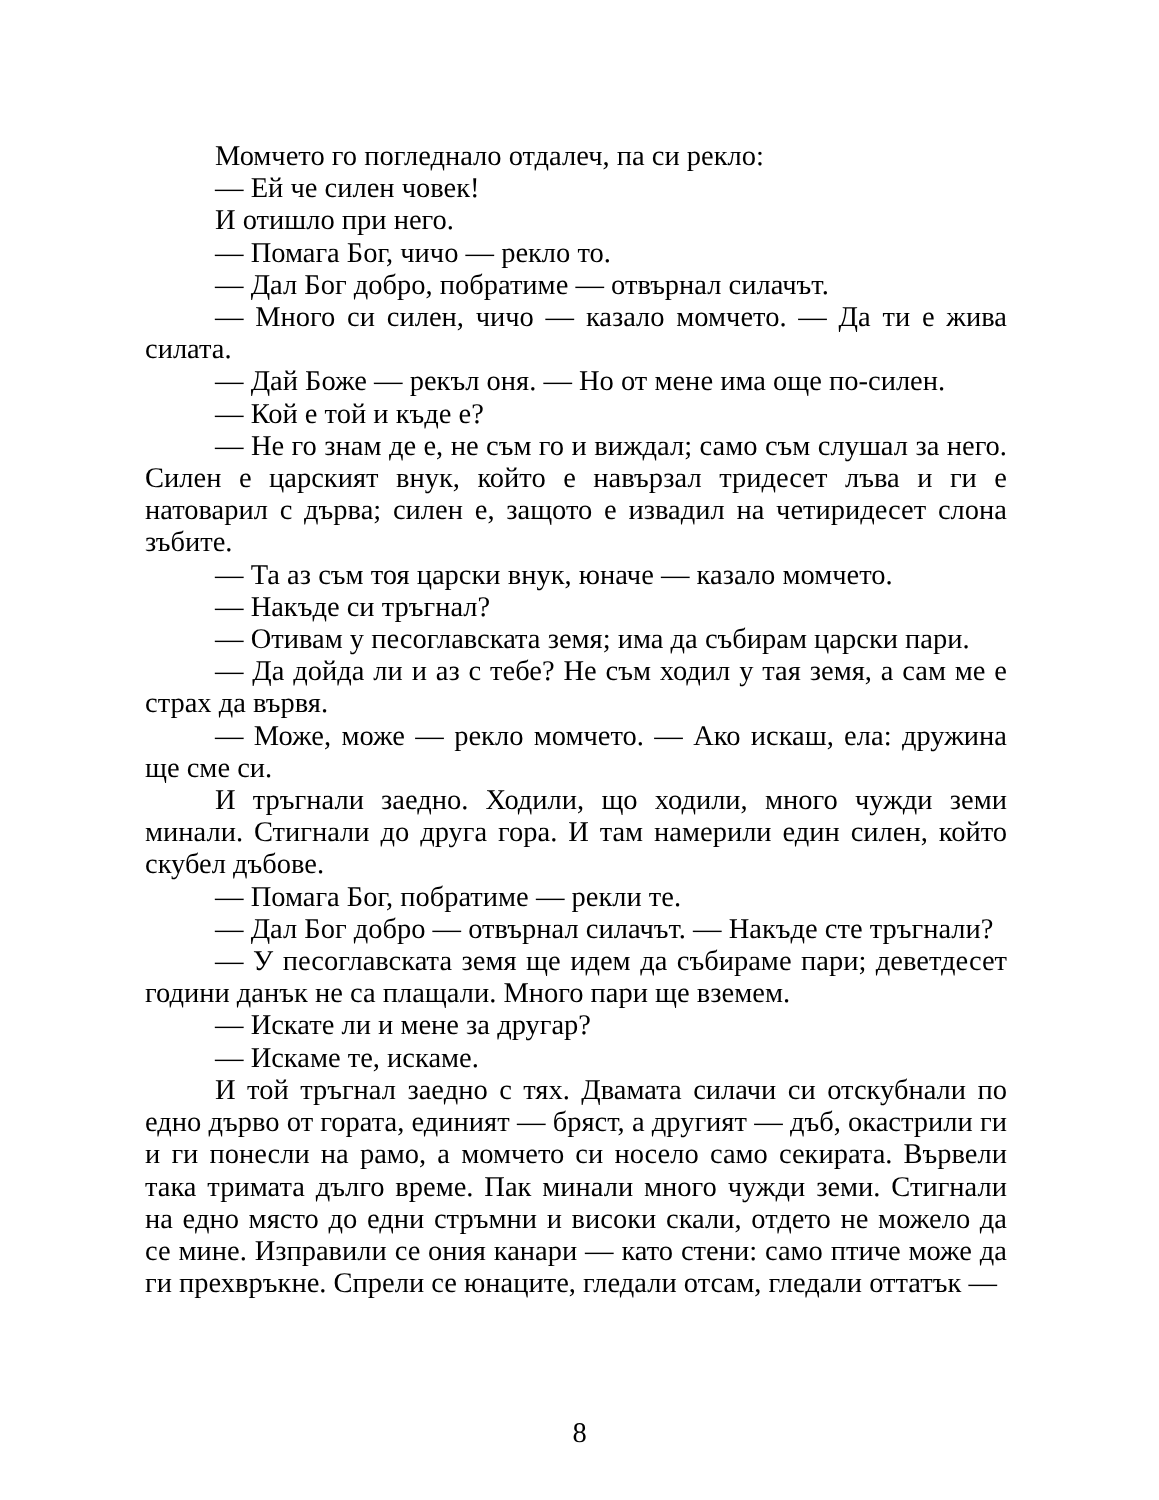Момчето го погледнало отдалеч, па си рекло:
— Ей че силен човек!
И отишло при него.
— Помага Бог, чичо — рекло то.
— Дал Бог добро, побратиме — отвърнал силачът.
— Много си силен, чичо — казало момчето. — Да ти е жива силата.
— Дай Боже — рекъл оня. — Но от мене има още по-силен.
— Кой е той и къде е?
— Не го знам де е, не съм го и виждал; само съм слушал за него. Силен е царският внук, който е навързал тридесет лъва и ги е натоварил с дърва; силен е, защото е извадил на четиридесет слона зъбите.
— Та аз съм тоя царски внук, юначе — казало момчето.
— Накъде си тръгнал?
— Отивам у песоглавската земя; има да събирам царски пари.
— Да дойда ли и аз с тебе? Не съм ходил у тая земя, а сам ме е страх да вървя.
— Може, може — рекло момчето. — Ако искаш, ела: дружина ще сме си.
И тръгнали заедно. Ходили, що ходили, много чужди земи минали. Стигнали до друга гора. И там намерили един силен, който скубел дъбове.
— Помага Бог, побратиме — рекли те.
— Дал Бог добро — отвърнал силачът. — Накъде сте тръгнали?
— У песоглавската земя ще идем да събираме пари; деветдесет години данък не са плащали. Много пари ще вземем.
— Искате ли и мене за другар?
— Искаме те, искаме.
И той тръгнал заедно с тях. Двамата силачи си отскубнали по едно дърво от гората, единият — бряст, а другият — дъб, окастрили ги и ги понесли на рамо, а момчето си носело само секирата. Вървели така тримата дълго време. Пак минали много чужди земи. Стигнали на едно място до едни стръмни и високи скали, отдето не можело да се мине. Изправили се ония канари — като стени: само птиче може да ги прехвръкне. Спрели се юнаците, гледали отсам, гледали оттатък —
8